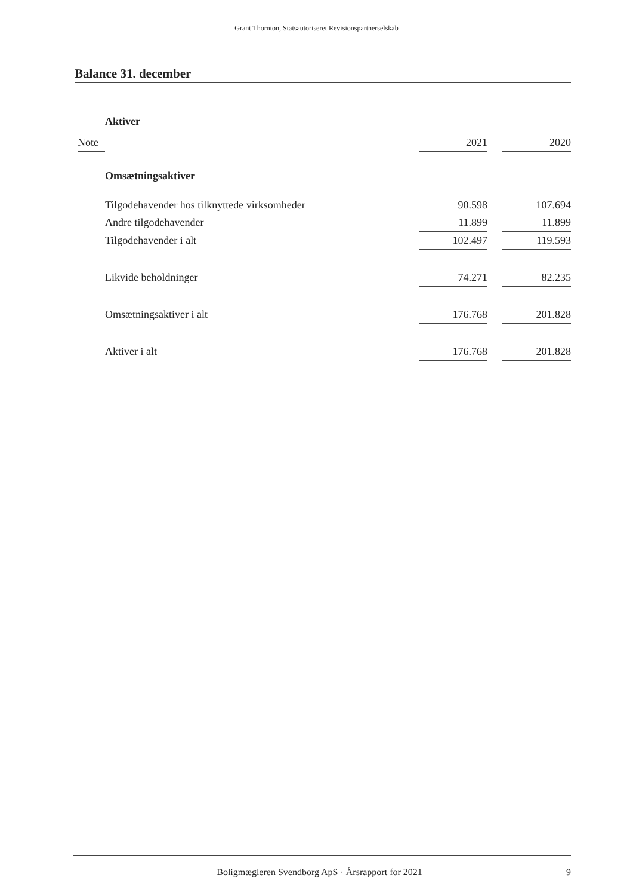Grant Thornton, Statsautoriseret Revisionspartnerselskab
Balance 31. december
| | Aktiver | | | |
| Note | | 2021 | | 2020 |
| | Omsætningsaktiver | | | |
| | Tilgodehavender hos tilknyttede virksomheder | 90.598 | | 107.694 |
| | Andre tilgodehavender | 11.899 | | 11.899 |
| | Tilgodehavender i alt | 102.497 | | 119.593 |
| | Likvide beholdninger | 74.271 | | 82.235 |
| | Omsætningsaktiver i alt | 176.768 | | 201.828 |
| | Aktiver i alt | 176.768 | | 201.828 |
Boligmægleren Svendborg ApS · Årsrapport for 2021 9